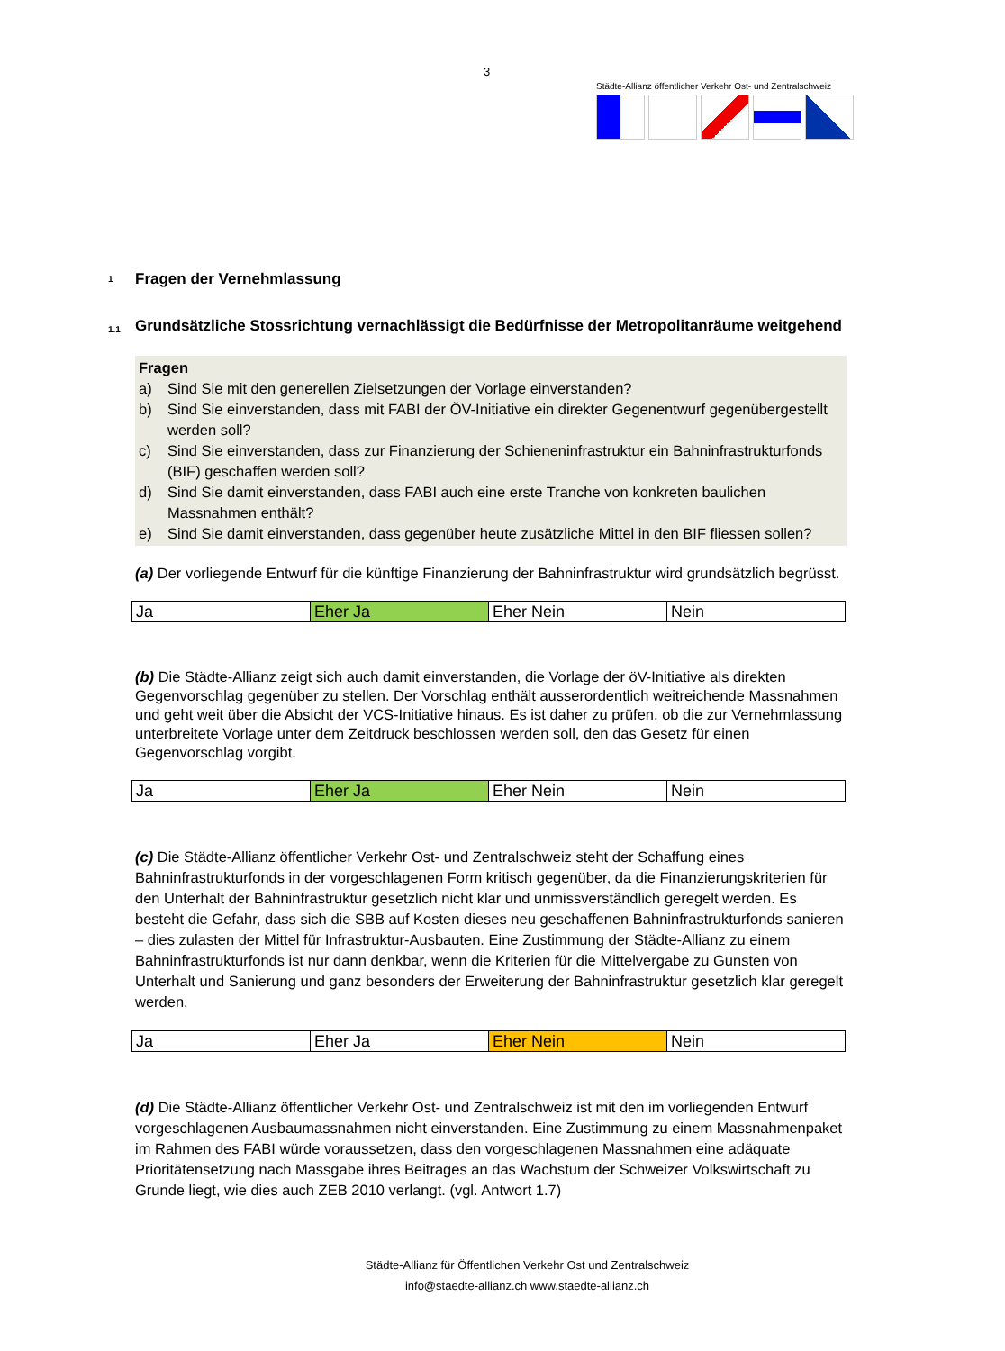3
Städte-Allianz öffentlicher Verkehr Ost- und Zentralschweiz
1 Fragen der Vernehmlassung
1.1 Grundsätzliche Stossrichtung vernachlässigt die Bedürfnisse der Metropolitanräume weitgehend
Fragen
a) Sind Sie mit den generellen Zielsetzungen der Vorlage einverstanden?
b) Sind Sie einverstanden, dass mit FABI der ÖV-Initiative ein direkter Gegenentwurf gegenübergestellt werden soll?
c) Sind Sie einverstanden, dass zur Finanzierung der Schieneninfrastruktur ein Bahninfrastrukturfonds (BIF) geschaffen werden soll?
d) Sind Sie damit einverstanden, dass FABI auch eine erste Tranche von konkreten baulichen Massnahmen enthält?
e) Sind Sie damit einverstanden, dass gegenüber heute zusätzliche Mittel in den BIF fliessen sollen?
(a) Der vorliegende Entwurf für die künftige Finanzierung der Bahninfrastruktur wird grundsätzlich begrüsst.
| Ja | Eher Ja | Eher Nein | Nein |
(b) Die Städte-Allianz zeigt sich auch damit einverstanden, die Vorlage der öV-Initiative als direkten Gegenvorschlag gegenüber zu stellen. Der Vorschlag enthält ausserordentlich weitreichende Massnahmen und geht weit über die Absicht der VCS-Initiative hinaus. Es ist daher zu prüfen, ob die zur Vernehmlassung unterbreitete Vorlage unter dem Zeitdruck beschlossen werden soll, den das Gesetz für einen Gegenvorschlag vorgibt.
| Ja | Eher Ja | Eher Nein | Nein |
(c) Die Städte-Allianz öffentlicher Verkehr Ost- und Zentralschweiz steht der Schaffung eines Bahninfrastrukturfonds in der vorgeschlagenen Form kritisch gegenüber, da die Finanzierungskriterien für den Unterhalt der Bahninfrastruktur gesetzlich nicht klar und unmissverständlich geregelt werden. Es besteht die Gefahr, dass sich die SBB auf Kosten dieses neu geschaffenen Bahninfrastrukturfonds sanieren – dies zulasten der Mittel für Infrastruktur-Ausbauten. Eine Zustimmung der Städte-Allianz zu einem Bahninfrastrukturfonds ist nur dann denkbar, wenn die Kriterien für die Mittelvergabe zu Gunsten von Unterhalt und Sanierung und ganz besonders der Erweiterung der Bahninfrastruktur gesetzlich klar geregelt werden.
| Ja | Eher Ja | Eher Nein | Nein |
(d) Die Städte-Allianz öffentlicher Verkehr Ost- und Zentralschweiz ist mit den im vorliegenden Entwurf vorgeschlagenen Ausbaumassnahmen nicht einverstanden. Eine Zustimmung zu einem Massnahmenpaket im Rahmen des FABI würde voraussetzen, dass den vorgeschlagenen Massnahmen eine adäquate Prioritätensetzung nach Massgabe ihres Beitrages an das Wachstum der Schweizer Volkswirtschaft zu Grunde liegt, wie dies auch ZEB 2010 verlangt. (vgl. Antwort 1.7)
Städte-Allianz für Öffentlichen Verkehr Ost und Zentralschweiz
info@staedte-allianz.ch www.staedte-allianz.ch